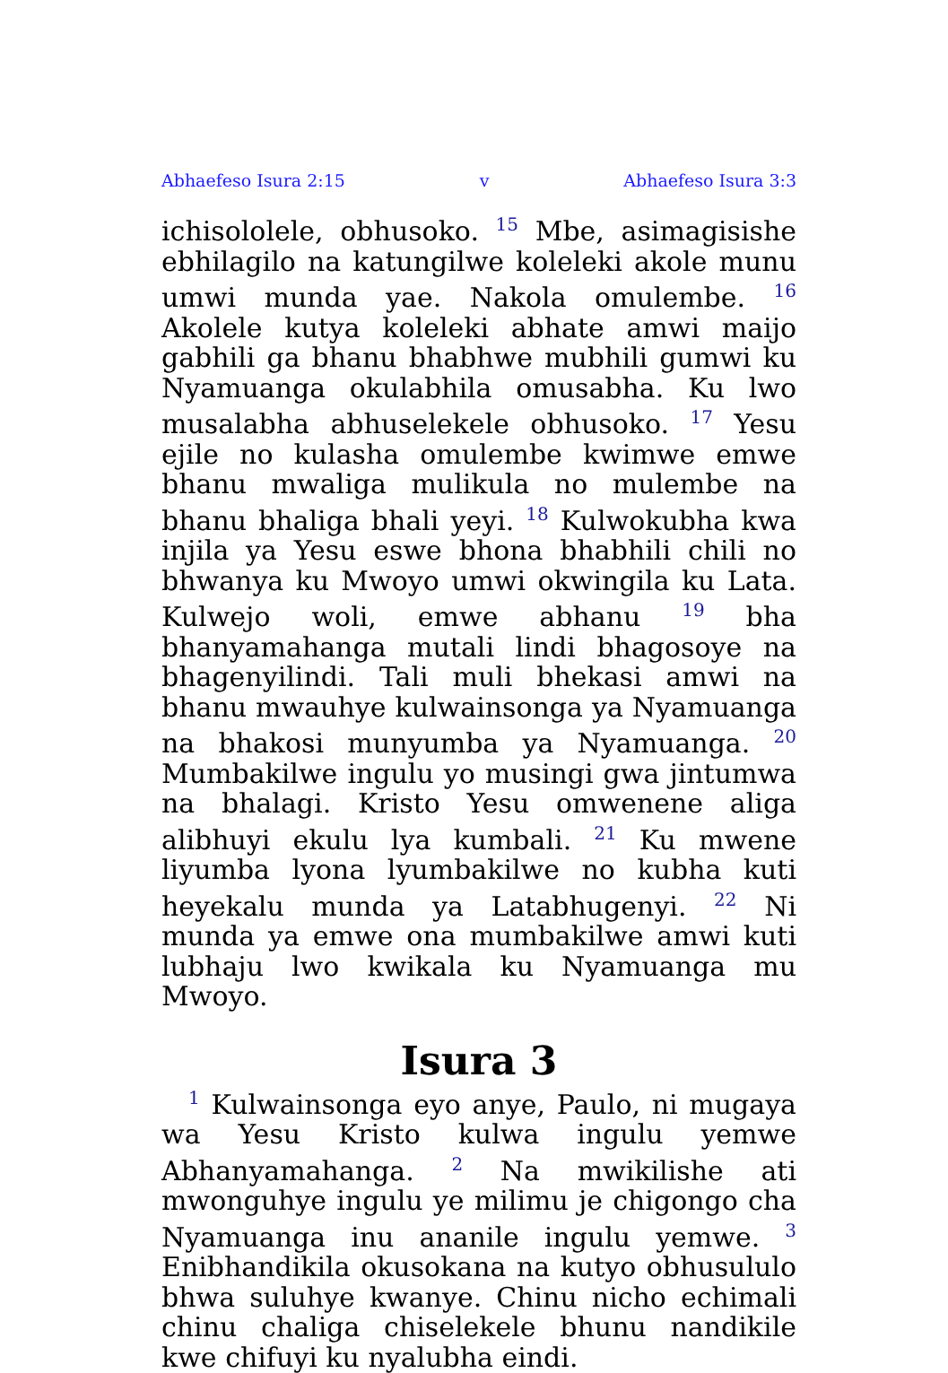Abhaefeso Isura 2:15 v Abhaefeso Isura 3:3
ichisololele, obhusoko. <sup>15</sup> Mbe, asimagisishe ebhilagilo na katungilwe koleleki akole munu umwi munda yae. Nakola omulembe. <sup>16</sup> Akolele kutya koleleki abhate amwi maijo gabhili ga bhanu bhabhwe mubhili gumwi ku Nyamuanga okulabhila omusabha. Ku lwo musalabha abhuselekele obhusoko. <sup>17</sup> Yesu ejile no kulasha omulembe kwimwe emwe bhanu mwaliga mulikula no mulembe na bhanu bhaliga bhali yeyi. <sup>18</sup> Kulwokubha kwa injila ya Yesu eswe bhona bhabhili chili no bhwanya ku Mwoyo umwi okwingila ku Lata. Kulwejo woli, emwe abhanu <sup>19</sup> bha bhanyamahanga mutali lindi bhagosoye na bhagenyilindi. Tali muli bhekasi amwi na bhanu mwauhye kulwainsonga ya Nyamuanga na bhakosi munyumba ya Nyamuanga. <sup>20</sup> Mumbakilwe ingulu yo musingi gwa jintumwa na bhalagi. Kristo Yesu omwenene aliga alibhuyi ekulu lya kumbali. <sup>21</sup> Ku mwene liyumba lyona lyumbakilwe no kubha kuti heyekalu munda ya Latabhugenyi. <sup>22</sup> Ni munda ya emwe ona mumbakilwe amwi kuti lubhaju lwo kwikala ku Nyamuanga mu Mwoyo.
Isura 3
<sup>1</sup> Kulwainsonga eyo anye, Paulo, ni mugaya wa Yesu Kristo kulwa ingulu yemwe Abhanyamahanga. <sup>2</sup> Na mwikilishe ati mwonguhye ingulu ye milimu je chigongo cha Nyamuanga inu ananile ingulu yemwe. <sup>3</sup> Enibhandikila okusokana na kutyo obhusululo bhwa suluhye kwanye. Chinu nicho echimali chinu chaliga chiselekele bhunu nandikile kwe chifuyi ku nyalubha eindi.